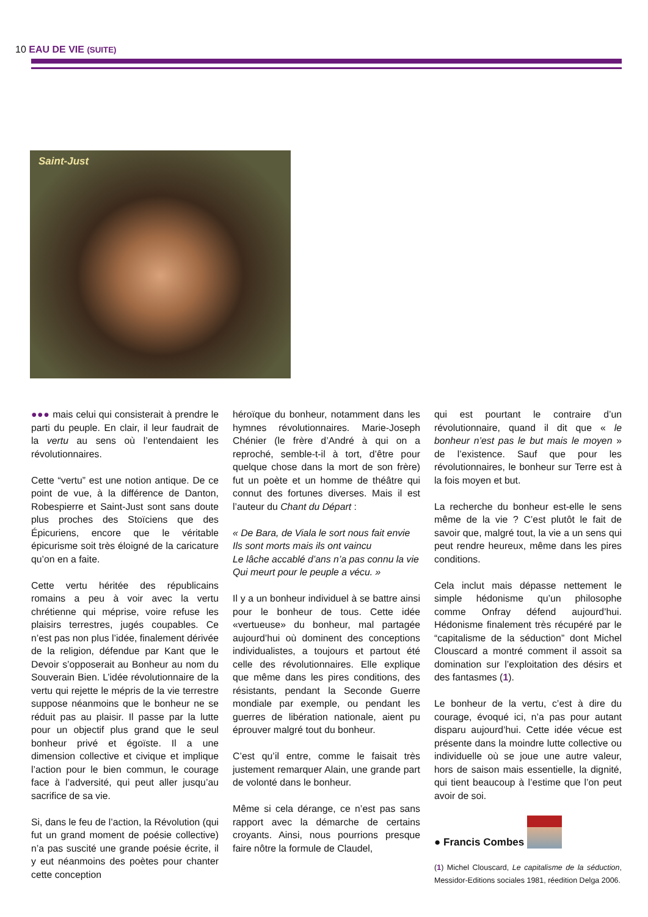10 EAU DE VIE (SUITE)
Saint-Just
●●● mais celui qui consisterait à prendre le parti du peuple. En clair, il leur faudrait de la vertu au sens où l’entendaient les révolutionnaires.
Cette “vertu” est une notion antique. De ce point de vue, à la différence de Danton, Robespierre et Saint-Just sont sans doute plus proches des Stoïciens que des Épicuriens, encore que le véritable épicurisme soit très éloigné de la caricature qu’on en a faite.
Cette vertu héritée des républicains romains a peu à voir avec la vertu chrétienne qui méprise, voire refuse les plaisirs terrestres, jugés coupables. Ce n’est pas non plus l’idée, finalement dérivée de la religion, défendue par Kant que le Devoir s’opposerait au Bonheur au nom du Souverain Bien. L’idée révolutionnaire de la vertu qui rejette le mépris de la vie terrestre suppose néanmoins que le bonheur ne se réduit pas au plaisir. Il passe par la lutte pour un objectif plus grand que le seul bonheur privé et égoïste. Il a une dimension collective et civique et implique l’action pour le bien commun, le courage face à l’adversité, qui peut aller jusqu’au sacrifice de sa vie.
Si, dans le feu de l’action, la Révolution (qui fut un grand moment de poésie collective) n’a pas suscité une grande poésie écrite, il y eut néanmoins des poètes pour chanter cette conception
héroïque du bonheur, notamment dans les hymnes révolutionnaires. Marie-Joseph Chénier (le frère d’André à qui on a reproché, semble-t-il à tort, d’être pour quelque chose dans la mort de son frère) fut un poète et un homme de théâtre qui connut des fortunes diverses. Mais il est l’auteur du Chant du Départ :
« De Bara, de Viala le sort nous fait envie
Ils sont morts mais ils ont vaincu
Le lâche accablé d’ans n’a pas connu la vie
Qui meurt pour le peuple a vécu. »
Il y a un bonheur individuel à se battre ainsi pour le bonheur de tous. Cette idée «vertueuse» du bonheur, mal partagée aujourd’hui où dominent des conceptions individualistes, a toujours et partout été celle des révolutionnaires. Elle explique que même dans les pires conditions, des résistants, pendant la Seconde Guerre mondiale par exemple, ou pendant les guerres de libération nationale, aient pu éprouver malgré tout du bonheur.
C’est qu’il entre, comme le faisait très justement remarquer Alain, une grande part de volonté dans le bonheur.
Même si cela dérange, ce n’est pas sans rapport avec la démarche de certains croyants. Ainsi, nous pourrions presque faire nôtre la formule de Claudel,
qui est pourtant le contraire d’un révolutionnaire, quand il dit que « le bonheur n’est pas le but mais le moyen » de l’existence. Sauf que pour les révolutionnaires, le bonheur sur Terre est à la fois moyen et but.
La recherche du bonheur est-elle le sens même de la vie ? C’est plutôt le fait de savoir que, malgré tout, la vie a un sens qui peut rendre heureux, même dans les pires conditions.
Cela inclut mais dépasse nettement le simple hédonisme qu’un philosophe comme Onfray défend aujourd’hui. Hédonisme finalement très récupéré par le “capitalisme de la séduction” dont Michel Clouscard a montré comment il assoit sa domination sur l’exploitation des désirs et des fantasmes (1).
Le bonheur de la vertu, c’est à dire du courage, évoqué ici, n’a pas pour autant disparu aujourd’hui. Cette idée vécue est présente dans la moindre lutte collective ou individuelle où se joue une autre valeur, hors de saison mais essentielle, la dignité, qui tient beaucoup à l’estime que l’on peut avoir de soi.
● Francis Combes
(1) Michel Clouscard, Le capitalisme de la séduction, Messidor-Editions sociales 1981, réedition Delga 2006.